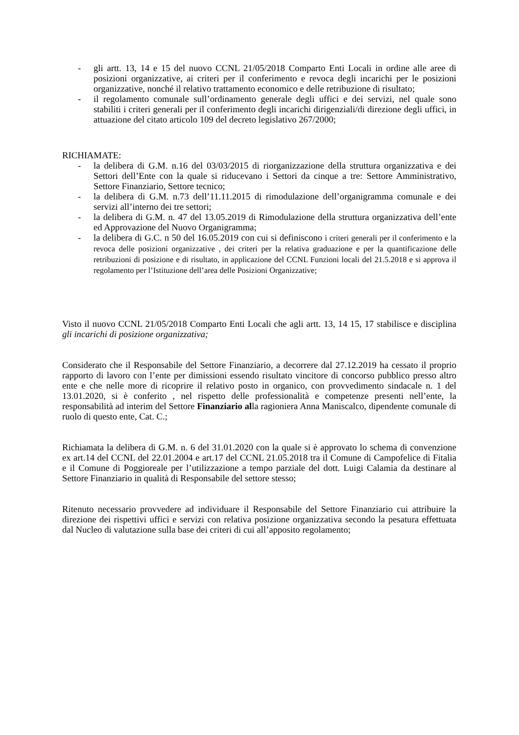- gli artt. 13, 14 e 15 del nuovo CCNL 21/05/2018 Comparto Enti Locali in ordine alle aree di posizioni organizzative, ai criteri per il conferimento e revoca degli incarichi per le posizioni organizzative, nonché il relativo trattamento economico e delle retribuzione di risultato;
- il regolamento comunale sull’ordinamento generale degli uffici e dei servizi, nel quale sono stabiliti i criteri generali per il conferimento degli incarichi dirigenziali/di direzione degli uffici, in attuazione del citato articolo 109 del decreto legislativo 267/2000;
RICHIAMATE:
- la delibera di G.M. n.16 del 03/03/2015 di riorganizzazione della struttura organizzativa e dei Settori dell’Ente con la quale si riducevano i Settori da cinque a tre: Settore Amministrativo, Settore Finanziario, Settore tecnico;
- la delibera di G.M. n.73 dell’11.11.2015 di rimodulazione dell’organigramma comunale e dei servizi all’interno dei tre settori;
- la delibera di G.M. n. 47 del 13.05.2019 di Rimodulazione della struttura organizzativa dell’ente ed Approvazione del Nuovo Organigramma;
- la delibera di G.C. n 50 del 16.05.2019 con cui si definiscono i criteri generali per il conferimento e la revoca delle posizioni organizzative , dei criteri per la relativa graduazione e per la quantificazione delle retribuzioni di posizione e di risultato, in applicazione del CCNL Funzioni locali del 21.5.2018 e si approva il regolamento per l’Istituzione dell’area delle Posizioni Organizzative;
Visto il nuovo CCNL 21/05/2018 Comparto Enti Locali che agli artt. 13, 14 15, 17 stabilisce e disciplina gli incarichi di posizione organizzativa;
Considerato che il Responsabile del Settore Finanziario, a decorrere dal 27.12.2019 ha cessato il proprio rapporto di lavoro con l’ente per dimissioni essendo risultato vincitore di concorso pubblico presso altro ente e che nelle more di ricoprire il relativo posto in organico, con provvedimento sindacale n. 1 del 13.01.2020, si è conferito , nel rispetto delle professionalità e competenze presenti nell’ente, la responsabilità ad interim del Settore Finanziario alla ragioniera Anna Maniscalco, dipendente comunale di ruolo di questo ente, Cat. C.;
Richiamata la delibera di G.M. n. 6 del 31.01.2020 con la quale si è approvato lo schema di convenzione ex art.14 del CCNL del 22.01.2004 e art.17 del CCNL 21.05.2018 tra il Comune di Campofelice di Fitalia e il Comune di Poggioreale per l’utilizzazione a tempo parziale del dott. Luigi Calamia da destinare al Settore Finanziario in qualità di Responsabile del settore stesso;
Ritenuto necessario provvedere ad individuare il Responsabile del Settore Finanziario cui attribuire la direzione dei rispettivi uffici e servizi con relativa posizione organizzativa secondo la pesatura effettuata dal Nucleo di valutazione sulla base dei criteri di cui all’apposito regolamento;